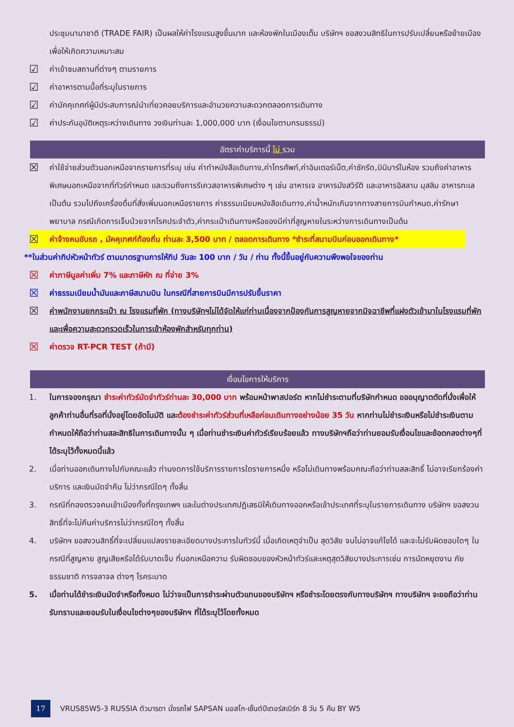ประชุมนานาชาติ (TRADE FAIR) เป็นผลให้ค่าโรงแรมสูงขึ้นมาก และห้องพักในเมืองเต็ม บริษัทฯ ขอสงวนสิทธิในการปรับเปลี่ยนหรือย้ายเมือง เพื่อให้เกิดความเหมาะสม
☑ ค่าเข้าชมสถานที่ต่างๆ ตามรายการ
☑ ค่าอาหารตามมื้อที่ระบุในรายการ
☑ ค่ามัคคุเทศก์ผู้มีประสบการณ์นำเที่ยวคอยบริการและอำนวยความสะดวกตลอดการเดินทาง
☑ ค่าประกันอุบัติเหตุระหว่างเดินทาง วงเงินท่านละ 1,000,000 บาท (เงื่อนไขตามกรมธรรม์)
อัตราค่าบริการนี้ ไม่ รวม
☒ ค่าใช้จ่ายส่วนตัวนอกเหนือจากรายการที่ระบุ เช่น ค่าทำหนังสือเดินทาง,ค่าโทรศัพท์,ค่าอินเตอร์เน็ต,ค่าซักรีด,มินิบาร์ในห้อง รวมถึงค่าอาหารพิเศษนอกเหนือจากที่ทัวร์กำหนด และรวมถึงการรีเควสอาหารพิเศษต่าง ๆ เช่น อาหารเจ อาหารมังสวิรัติ และอาหารอิสลาม มุสลิม อาหารทะเล เป็นต้น รวมไปถึงเครื่องดื่มที่สั่งเพิ่มนอกเหนือรายการ ค่าธรรมเนียมหนังสือเดินทาง,ค่าน้ำหนักเกินจากทางสายการบินกำหนด,ค่ารักษาพยาบาล กรณีเกิดการเจ็บป่วยจากโรคประจำตัว,ค่ากระเป๋าเดินทางหรือของมีค่าที่สูญหายในระหว่างการเดินทางเป็นต้น
☒ ค่าจ้างคนขับรถ , มัคคุเทศก์ท้องถิ่น ท่านละ 3,500 บาท / ตลอดการเดินทาง *ชำระที่สนามบินก่อนออกเดินทาง*
**ในส่วนค่าทิปหัวหน้าทัวร์ ตามมาตรฐานการให้ทิป วันละ 100 บาท / วัน / ท่าน ทั้งนี้ขึ้นอยู่กับความพึงพอใจของท่าน
☒ ค่าภาษีมูลค่าเพิ่ม 7% และภาษีหัก ณ ที่จ่าย 3%
☒ ค่าธรรมเนียมน้ำมันและภาษีสนามบิน ในกรณีที่สายการบินมีการปรับขึ้นราคา
☒ ค่าพนักงานยกกระเป๋า ณ โรงแรมที่พัก (ทางบริษัทฯไม่ได้จัดให้แก่ท่านเนื่องจากป้องกันการสูญหายจากมิจฉาชีพที่แฝงตัวเข้ามาในโรงแรมที่พักและเพื่อความสะดวกรวดเร็วในการเข้าห้องพักสำหรับทุกท่าน)
☒ ค่าตรวจ RT-PCR TEST (ถ้ามี)
เงื่อนไขการให้บริการ
1. ในการจองกรุณา ชำระค่าทัวร์มัดจำทัวร์ท่านละ 30,000 บาท พร้อมหน้าพาสปอร์ต หากไม่ชำระตามที่บริษัทกำหนด ขออนุญาตตัดที่นั่งเพื่อให้ลูกค้าท่านอื่นที่รอที่นั่งอยู่โดยอัตโนมัติ และต้องชำระค่าทัวร์ส่วนที่เหลือก่อนเดินทางอย่างน้อย 35 วัน หากท่านไม่ชำระเงินหรือไม่ชำระเงินตามกำหนดให้ถือว่าท่านสละสิทธิในการเดินทางนั้น ๆ เมื่อท่านชำระเงินค่าทัวร์เรียบร้อยแล้ว ทางบริษัทฯถือว่าท่านยอมรับเงื่อนไขและข้อตกลงต่างๆที่ได้ระบุไว้ทั้งหมดนี้แล้ว
2. เมื่อท่านออกเดินทางไปกับคณะแล้ว ท่านงดการใช้บริการรายการใดรายการหนึ่ง หรือไม่เดินทางพร้อมคณะถือว่าท่านสละสิทธิ์ ไม่อาจเรียกร้องค่าบริการ และเงินมัดจำคืน ไม่ว่ากรณีใดๆ ทั้งสิ้น
3. กรณีที่กองตรวจคนเข้าเมืองทั้งที่กรุงเทพฯ และในต่างประเทศปฏิเสธมิให้เดินทางออกหรือเข้าประเทศที่ระบุในรายการเดินทาง บริษัทฯ ขอสงวนสิทธิ์ที่จะไม่คืนค่าบริการไม่ว่ากรณีใดๆ ทั้งสิ้น
4. บริษัทฯ ขอสงวนสิทธิ์ที่จะเปลี่ยนแปลงรายละเอียดบางประการในทัวร์นี้ เมื่อเกิดเหตุจำเป็น สุดวิสัย จนไม่อาจแก้ไขได้ และจะไม่รับผิดชอบใดๆ ในกรณีที่สูญหาย สูญเสียหรือได้รับบาดเจ็บ ที่นอกเหนือความ รับผิดชอบของหัวหน้าทัวร์และเหตุสุดวิสัยบางประการเช่น การนัดหยุดงาน ภัยธรรมชาติ การจลาจล ต่างๆ โรคระบาด
5. เมื่อท่านได้ชำระเงินมัดจำหรือทั้งหมด ไม่ว่าจะเป็นการชำระผ่านตัวแทนของบริษัทฯ หรือชำระโดยตรงกับทางบริษัทฯ ทางบริษัทฯ จะขอถือว่าท่านรับทราบและยอมรับในเงื่อนไขต่างๆของบริษัทฯ ที่ได้ระบุไว้โดยทั้งหมด
17 VRUS85W5-3 RUSSIA ตัวมารดา นั่งรถไฟ SAPSAN มอสโก-เซ็นต์ปีเตอร์สเบิร์ก 8 วัน 5 คืน BY W5